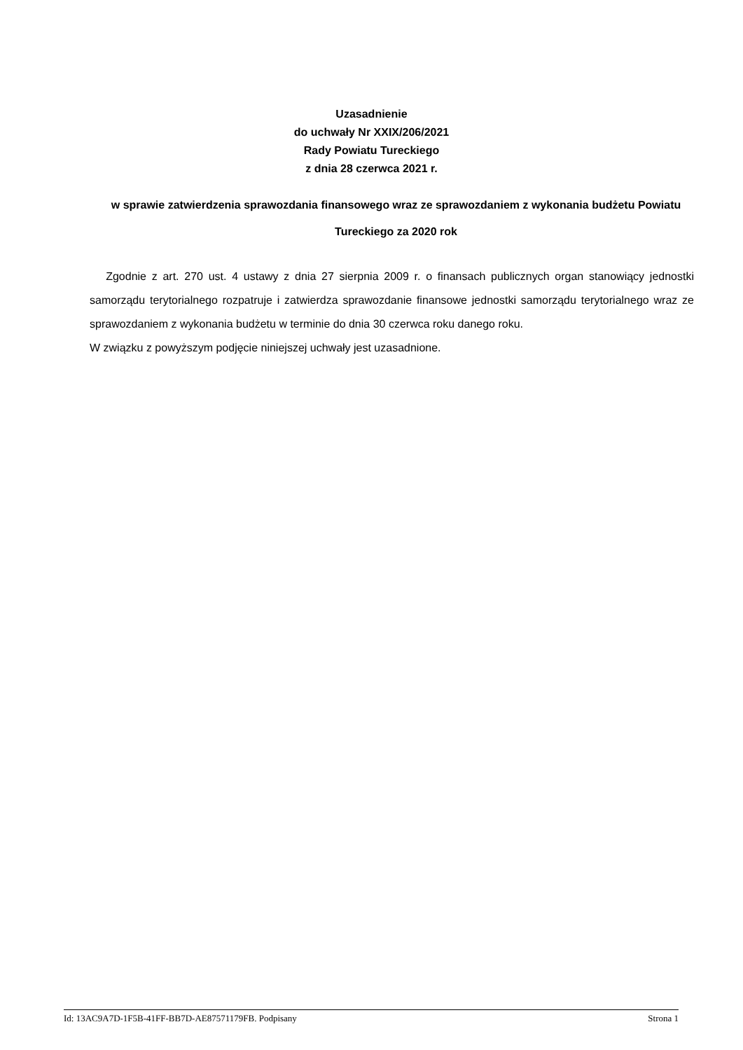Uzasadnienie
do uchwały Nr XXIX/206/2021
Rady Powiatu Tureckiego
z dnia 28 czerwca 2021 r.
w sprawie zatwierdzenia sprawozdania finansowego wraz ze sprawozdaniem z wykonania budżetu Powiatu Tureckiego za 2020 rok
Zgodnie z art. 270 ust. 4 ustawy z dnia 27 sierpnia 2009 r. o finansach publicznych organ stanowiący jednostki samorządu terytorialnego rozpatruje i zatwierdza sprawozdanie finansowe jednostki samorządu terytorialnego wraz ze sprawozdaniem z wykonania budżetu w terminie do dnia 30 czerwca roku danego roku.
W związku z powyższym podjęcie niniejszej uchwały jest uzasadnione.
Id: 13AC9A7D-1F5B-41FF-BB7D-AE87571179FB. Podpisany Strona 1